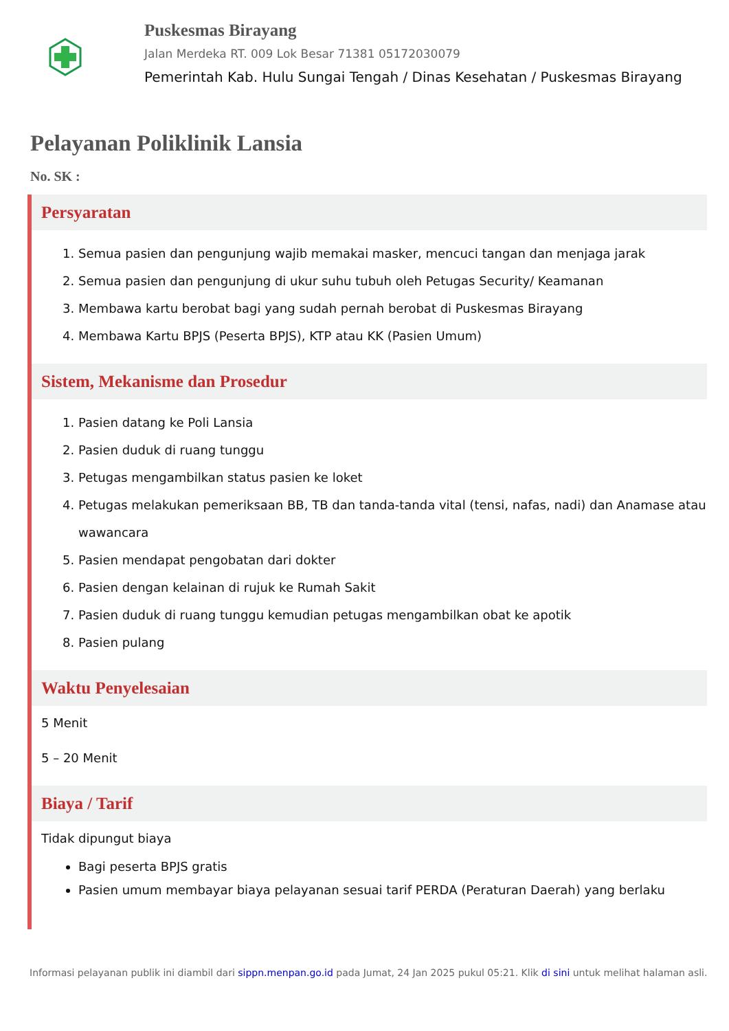Puskesmas Birayang
Jalan Merdeka RT. 009 Lok Besar 71381 05172030079
Pemerintah Kab. Hulu Sungai Tengah / Dinas Kesehatan / Puskesmas Birayang
Pelayanan Poliklinik Lansia
No. SK :
Persyaratan
1. Semua pasien dan pengunjung wajib memakai masker, mencuci tangan dan menjaga jarak
2. Semua pasien dan pengunjung di ukur suhu tubuh oleh Petugas Security/ Keamanan
3. Membawa kartu berobat bagi yang sudah pernah berobat di Puskesmas Birayang
4. Membawa Kartu BPJS (Peserta BPJS), KTP atau KK (Pasien Umum)
Sistem, Mekanisme dan Prosedur
1. Pasien datang ke Poli Lansia
2. Pasien duduk di ruang tunggu
3. Petugas mengambilkan status pasien ke loket
4. Petugas melakukan pemeriksaan BB, TB dan tanda-tanda vital (tensi, nafas, nadi) dan Anamase atau wawancara
5. Pasien mendapat pengobatan dari dokter
6. Pasien dengan kelainan di rujuk ke Rumah Sakit
7. Pasien duduk di ruang tunggu kemudian petugas mengambilkan obat ke apotik
8. Pasien pulang
Waktu Penyelesaian
5 Menit
5 – 20 Menit
Biaya / Tarif
Tidak dipungut biaya
Bagi peserta BPJS gratis
Pasien umum membayar biaya pelayanan sesuai tarif PERDA (Peraturan Daerah) yang berlaku
Informasi pelayanan publik ini diambil dari sippn.menpan.go.id pada Jumat, 24 Jan 2025 pukul 05:21. Klik di sini untuk melihat halaman asli.